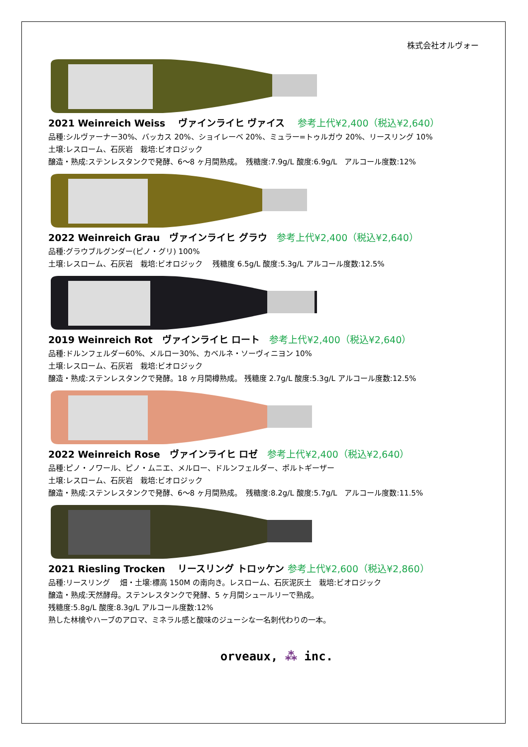株式会社オルヴォー
2021 Weinreich Weiss　 ヴァインライヒ ヴァイス　 参考上代¥2,400（税込¥2,640）
品種:シルヴァーナー30%、バッカス 20%、ショイレーベ 20%、ミュラー=トゥルガウ 20%、リースリング 10%
土壌:レスローム、石灰岩　栽培:ビオロジック
醸造・熟成:ステンレスタンクで発酵、6～8 ヶ月間熟成。　残糖度:7.9g/L 酸度:6.9g/L　アルコール度数:12%
2022 Weinreich Grau　ヴァインライヒ グラウ　参考上代¥2,400（税込¥2,640）
品種:グラウブルグンダー(ピノ・グリ) 100%
土壌:レスローム、石灰岩　栽培:ビオロジック　 残糖度 6.5g/L 酸度:5.3g/L アルコール度数:12.5%
2019 Weinreich Rot　ヴァインライヒ ロート　参考上代¥2,400（税込¥2,640）
品種:ドルンフェルダー60%、メルロー30%、カベルネ・ソーヴィニヨン 10%
土壌:レスローム、石灰岩　栽培:ビオロジック
醸造・熟成:ステンレスタンクで発酵。18 ヶ月間樽熟成。 残糖度 2.7g/L 酸度:5.3g/L アルコール度数:12.5%
2022 Weinreich Rose　ヴァインライヒ ロゼ　参考上代¥2,400（税込¥2,640）
品種:ピノ・ノワール、ピノ・ムニエ、メルロー、ドルンフェルダー、ポルトギーザー
土壌:レスローム、石灰岩　栽培:ビオロジック
醸造・熟成:ステンレスタンクで発酵、6～8 ヶ月間熟成。　残糖度:8.2g/L 酸度:5.7g/L　アルコール度数:11.5%
2021 Riesling Trocken　 リースリング トロッケン 参考上代¥2,600（税込¥2,860）
品種:リースリング　 畑・土壌:標高 150M の南向き。レスローム、石灰泥灰土　栽培:ビオロジック
醸造・熟成:天然酵母。ステンレスタンクで発酵、5 ヶ月間シュールリーで熟成。
残糖度:5.8g/L 酸度:8.3g/L アルコール度数:12%
熟した林檎やハーブのアロマ、ミネラル感と酸味のジューシな一名刺代わりの一本。
orveaux, ⁂ inc.